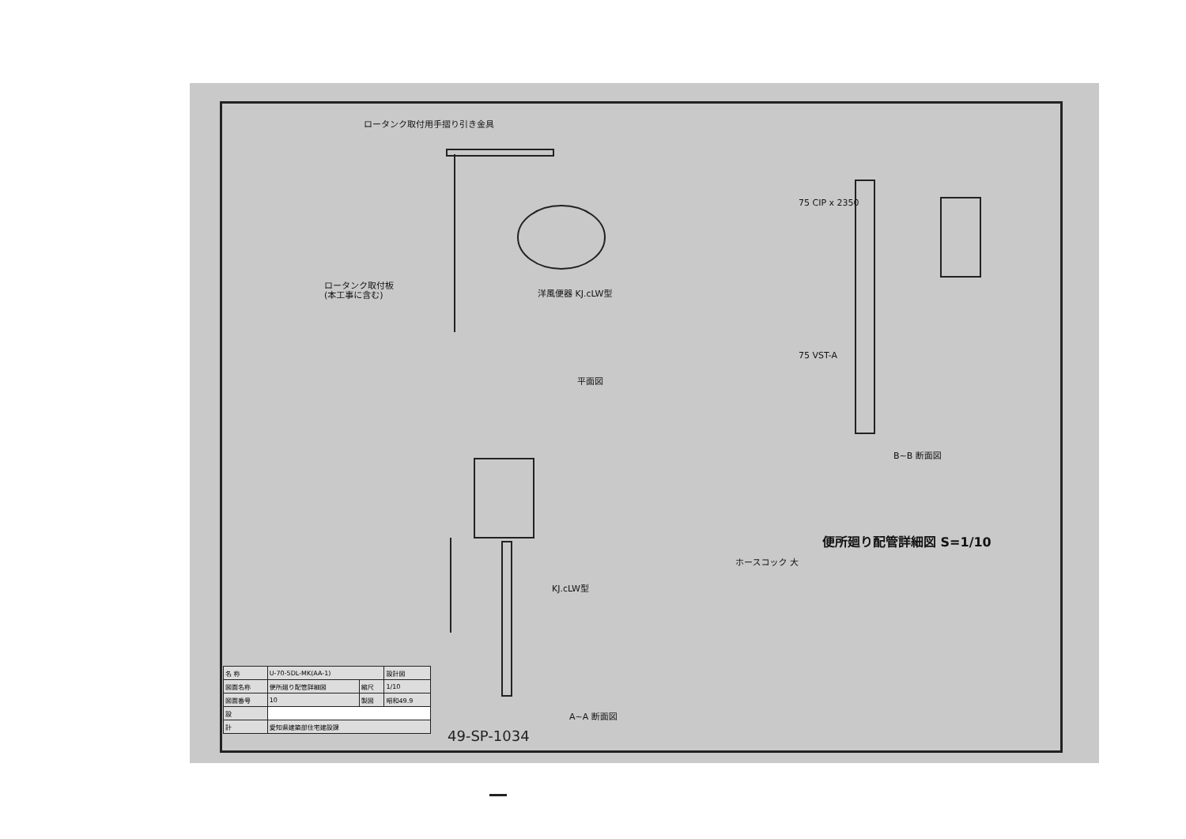ロータンク取付用手摺り引き金具
ロータンク取付板
(本工事に含む) 洋風便器 KJ.cLW型
平面図
B~B 断面図
A~A 断面図
KJ.cLW型
75 CIP x 2350
75 VST-A
便所廻り配管詳細図 S=1/10
ホースコック 大
| 名 称 | U-70-5DL-MK(AA-1) | | | 設計図 |
| 図面名称 | 便所廻り配管詳細図 | 縮尺 | 1/10 | |
| 図面番号 | 10 | 製図 | 昭和49.9 | |
| 設 | | | | |
| 計 | 愛知県建築部住宅建設課 | | | |
49-SP-1034